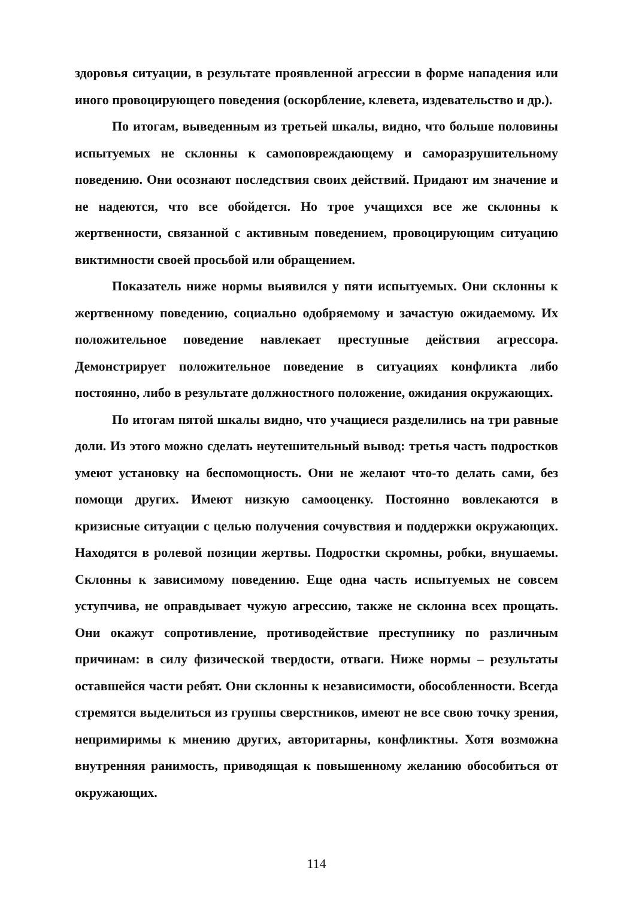здоровья ситуации, в результате проявленной агрессии в форме нападения или иного провоцирующего поведения (оскорбление, клевета, издевательство и др.).
По итогам, выведенным из третьей шкалы, видно, что больше половины испытуемых не склонны к самоповреждающему и саморазрушительному поведению. Они осознают последствия своих действий. Придают им значение и не надеются, что все обойдется. Но трое учащихся все же склонны к жертвенности, связанной с активным поведением, провоцирующим ситуацию виктимности своей просьбой или обращением.
Показатель ниже нормы выявился у пяти испытуемых. Они склонны к жертвенному поведению, социально одобряемому и зачастую ожидаемому. Их положительное поведение навлекает преступные действия агрессора. Демонстрирует положительное поведение в ситуациях конфликта либо постоянно, либо в результате должностного положение, ожидания окружающих.
По итогам пятой шкалы видно, что учащиеся разделились на три равные доли. Из этого можно сделать неутешительный вывод: третья часть подростков умеют установку на беспомощность. Они не желают что-то делать сами, без помощи других. Имеют низкую самооценку. Постоянно вовлекаются в кризисные ситуации с целью получения сочувствия и поддержки окружающих. Находятся в ролевой позиции жертвы. Подростки скромны, робки, внушаемы. Склонны к зависимому поведению. Еще одна часть испытуемых не совсем уступчива, не оправдывает чужую агрессию, также не склонна всех прощать. Они окажут сопротивление, противодействие преступнику по различным причинам: в силу физической твердости, отваги. Ниже нормы – результаты оставшейся части ребят. Они склонны к независимости, обособленности. Всегда стремятся выделиться из группы сверстников, имеют не все свою точку зрения, непримиримы к мнению других, авторитарны, конфликтны. Хотя возможна внутренняя ранимость, приводящая к повышенному желанию обособиться от окружающих.
114